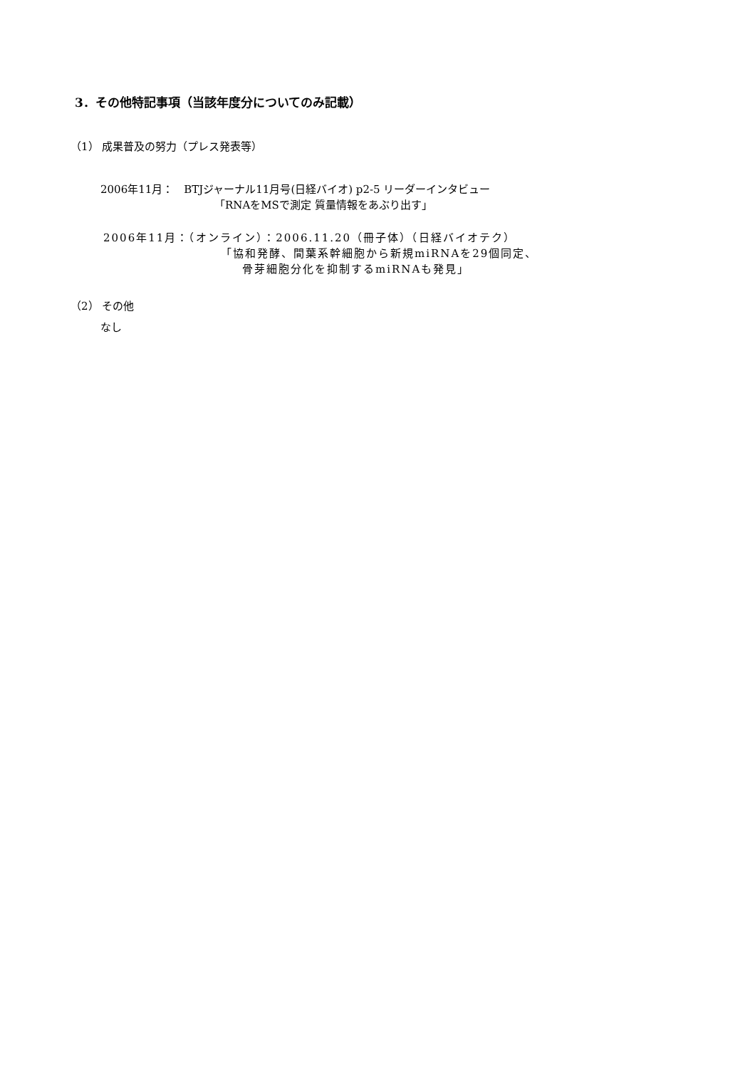3．その他特記事項（当該年度分についてのみ記載）
（1） 成果普及の努力（プレス発表等）
2006年11月：　BTJジャーナル11月号(日経バイオ) p2-5 リーダーインタビュー
「RNAをMSで測定 質量情報をあぶり出す」
2006年11月：（オンライン）：2006.11.20（冊子体）（日経バイオテク）
「協和発酵、間葉系幹細胞から新規miRNAを29個同定、
骨芽細胞分化を抑制するmiRNAも発見」
（2） その他
なし